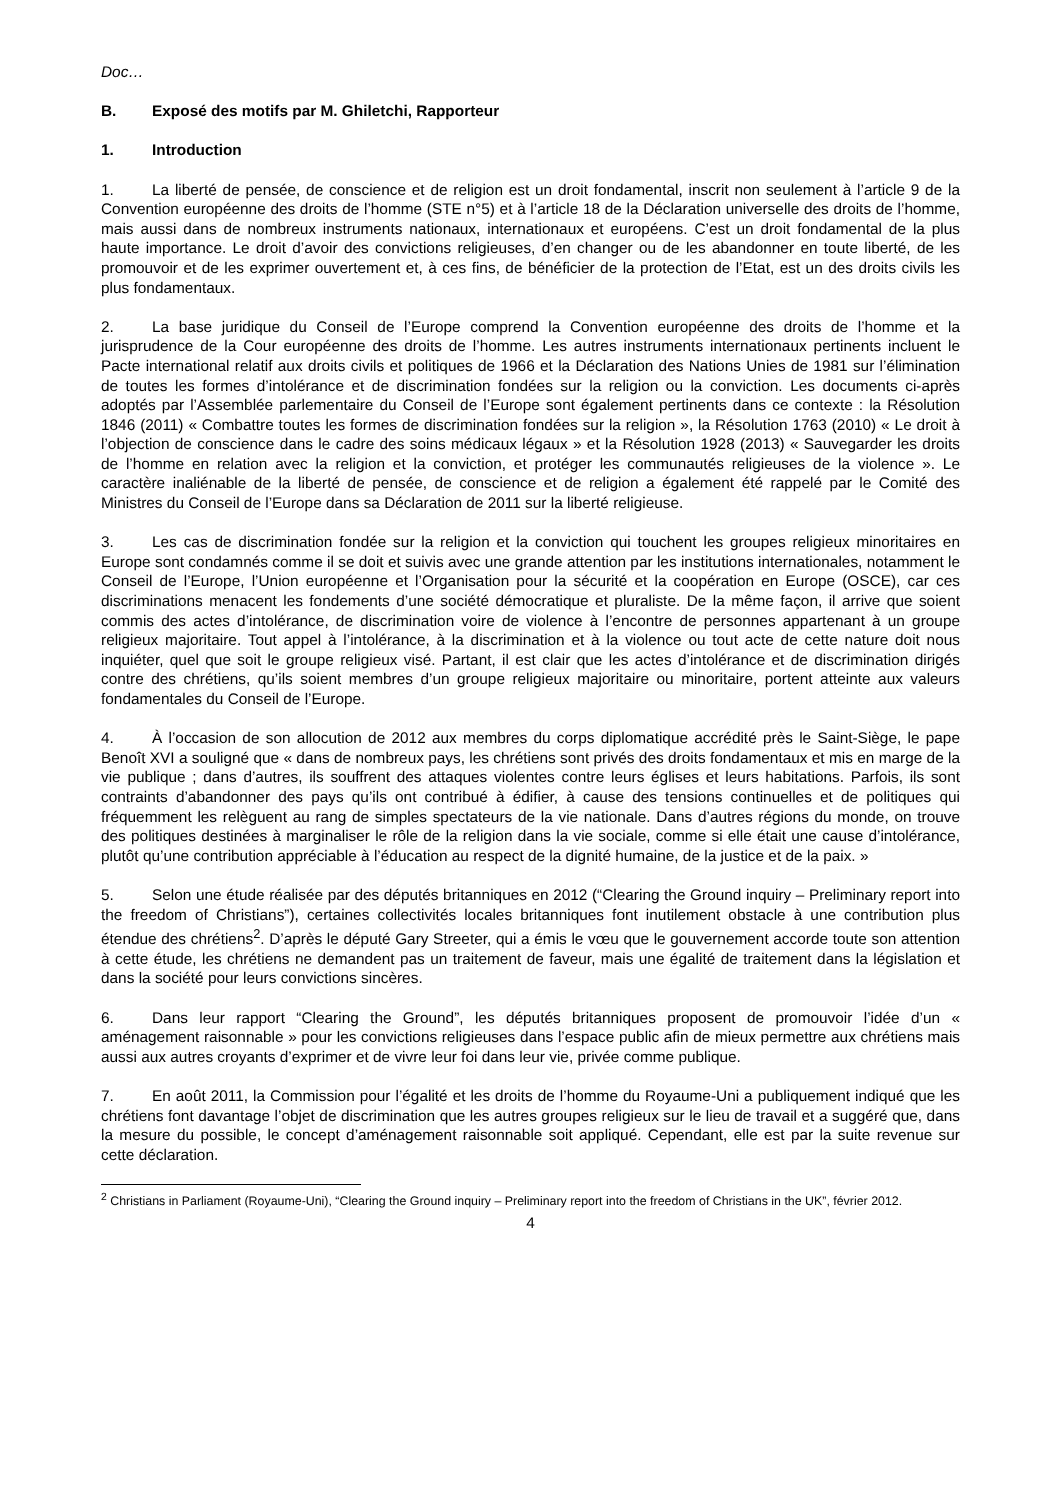Doc…
B. Exposé des motifs par M. Ghiletchi, Rapporteur
1. Introduction
1. La liberté de pensée, de conscience et de religion est un droit fondamental, inscrit non seulement à l’article 9 de la Convention européenne des droits de l’homme (STE n°5) et à l’article 18 de la Déclaration universelle des droits de l’homme, mais aussi dans de nombreux instruments nationaux, internationaux et européens. C’est un droit fondamental de la plus haute importance. Le droit d’avoir des convictions religieuses, d’en changer ou de les abandonner en toute liberté, de les promouvoir et de les exprimer ouvertement et, à ces fins, de bénéficier de la protection de l’Etat, est un des droits civils les plus fondamentaux.
2. La base juridique du Conseil de l’Europe comprend la Convention européenne des droits de l’homme et la jurisprudence de la Cour européenne des droits de l’homme. Les autres instruments internationaux pertinents incluent le Pacte international relatif aux droits civils et politiques de 1966 et la Déclaration des Nations Unies de 1981 sur l’élimination de toutes les formes d’intolérance et de discrimination fondées sur la religion ou la conviction. Les documents ci-après adoptés par l’Assemblée parlementaire du Conseil de l’Europe sont également pertinents dans ce contexte : la Résolution 1846 (2011) « Combattre toutes les formes de discrimination fondées sur la religion », la Résolution 1763 (2010) « Le droit à l’objection de conscience dans le cadre des soins médicaux légaux » et la Résolution 1928 (2013) « Sauvegarder les droits de l’homme en relation avec la religion et la conviction, et protéger les communautés religieuses de la violence ». Le caractère inaliénable de la liberté de pensée, de conscience et de religion a également été rappelé par le Comité des Ministres du Conseil de l’Europe dans sa Déclaration de 2011 sur la liberté religieuse.
3. Les cas de discrimination fondée sur la religion et la conviction qui touchent les groupes religieux minoritaires en Europe sont condamnés comme il se doit et suivis avec une grande attention par les institutions internationales, notamment le Conseil de l’Europe, l’Union européenne et l’Organisation pour la sécurité et la coopération en Europe (OSCE), car ces discriminations menacent les fondements d’une société démocratique et pluraliste. De la même façon, il arrive que soient commis des actes d’intolérance, de discrimination voire de violence à l’encontre de personnes appartenant à un groupe religieux majoritaire. Tout appel à l’intolérance, à la discrimination et à la violence ou tout acte de cette nature doit nous inquiéter, quel que soit le groupe religieux visé. Partant, il est clair que les actes d’intolérance et de discrimination dirigés contre des chrétiens, qu’ils soient membres d’un groupe religieux majoritaire ou minoritaire, portent atteinte aux valeurs fondamentales du Conseil de l’Europe.
4. À l’occasion de son allocution de 2012 aux membres du corps diplomatique accrédité près le Saint-Siège, le pape Benoît XVI a souligné que « dans de nombreux pays, les chrétiens sont privés des droits fondamentaux et mis en marge de la vie publique ; dans d’autres, ils souffrent des attaques violentes contre leurs églises et leurs habitations. Parfois, ils sont contraints d’abandonner des pays qu’ils ont contribué à édifier, à cause des tensions continuelles et de politiques qui fréquemment les relèguent au rang de simples spectateurs de la vie nationale. Dans d’autres régions du monde, on trouve des politiques destinées à marginaliser le rôle de la religion dans la vie sociale, comme si elle était une cause d’intolérance, plutôt qu’une contribution appréciable à l’éducation au respect de la dignité humaine, de la justice et de la paix. »
5. Selon une étude réalisée par des députés britanniques en 2012 (“Clearing the Ground inquiry – Preliminary report into the freedom of Christians”), certaines collectivités locales britanniques font inutilement obstacle à une contribution plus étendue des chrétiens<sup>2</sup>. D’après le député Gary Streeter, qui a émis le vœu que le gouvernement accorde toute son attention à cette étude, les chrétiens ne demandent pas un traitement de faveur, mais une égalité de traitement dans la législation et dans la société pour leurs convictions sincères.
6. Dans leur rapport “Clearing the Ground”, les députés britanniques proposent de promouvoir l’idée d’un « aménagement raisonnable » pour les convictions religieuses dans l’espace public afin de mieux permettre aux chrétiens mais aussi aux autres croyants d’exprimer et de vivre leur foi dans leur vie, privée comme publique.
7. En août 2011, la Commission pour l’égalité et les droits de l’homme du Royaume-Uni a publiquement indiqué que les chrétiens font davantage l’objet de discrimination que les autres groupes religieux sur le lieu de travail et a suggéré que, dans la mesure du possible, le concept d’aménagement raisonnable soit appliqué. Cependant, elle est par la suite revenue sur cette déclaration.
<sup>2</sup> Christians in Parliament (Royaume-Uni), “Clearing the Ground inquiry – Preliminary report into the freedom of Christians in the UK”, février 2012.
4